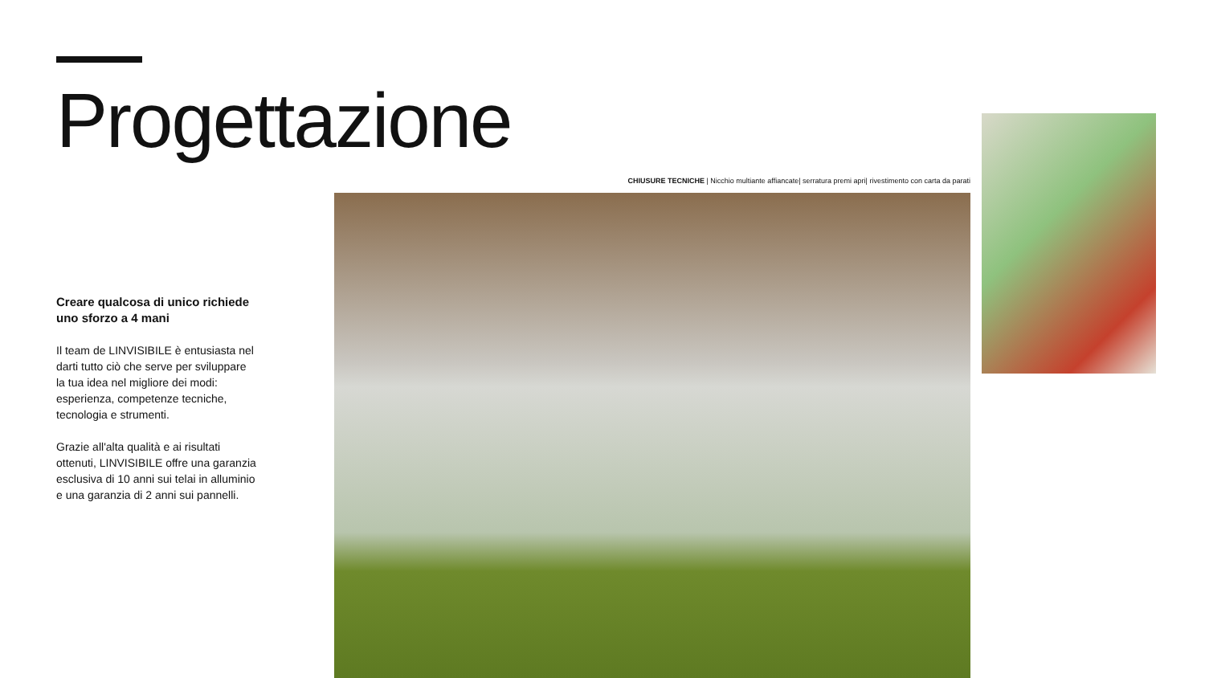Progettazione
CHIUSURE TECNICHE | Nicchio multiante affiancate| serratura premi apri| rivestimento con carta da parati
Creare qualcosa di unico richiede uno sforzo a 4 mani
Il team de LINVISIBILE è entusiasta nel darti tutto ciò che serve per sviluppare la tua idea nel migliore dei modi: esperienza, competenze tecniche, tecnologia e strumenti.
Grazie all'alta qualità e ai risultati ottenuti, LINVISIBILE offre una garanzia esclusiva di 10 anni sui telai in alluminio e una garanzia di 2 anni sui pannelli.